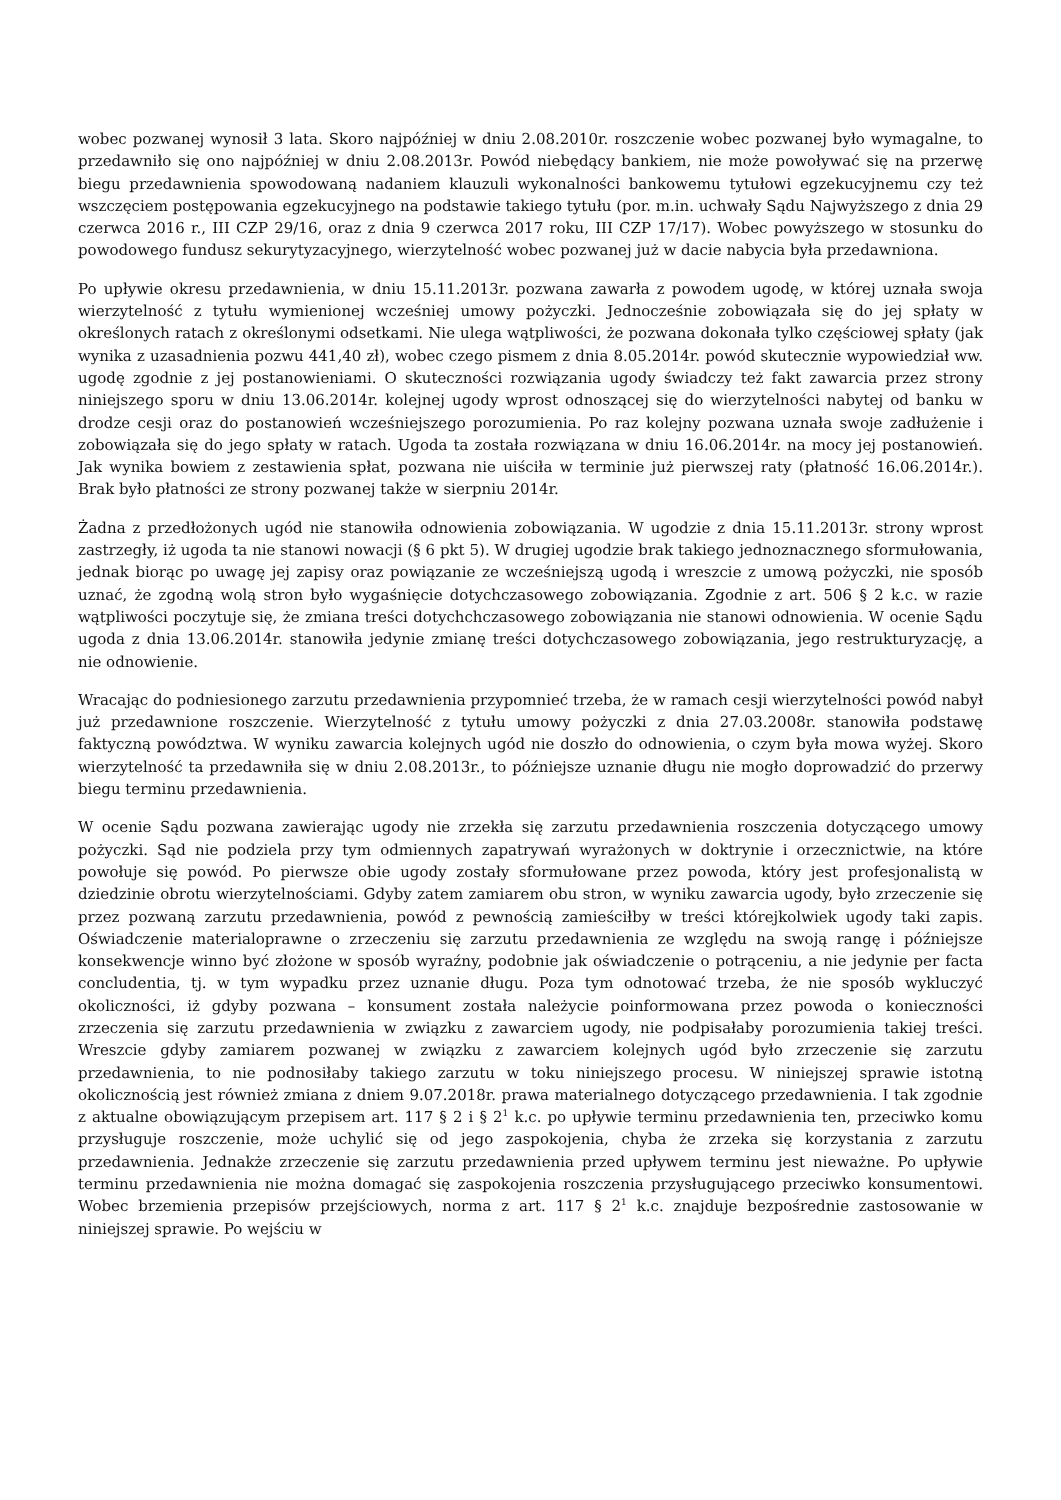wobec pozwanej wynosił 3 lata. Skoro najpóźniej w dniu 2.08.2010r. roszczenie wobec pozwanej było wymagalne, to przedawniło się ono najpóźniej w dniu 2.08.2013r. Powód niebędący bankiem, nie może powoływać się na przerwę biegu przedawnienia spowodowaną nadaniem klauzuli wykonalności bankowemu tytułowi egzekucyjnemu czy też wszczęciem postępowania egzekucyjnego na podstawie takiego tytułu (por. m.in. uchwały Sądu Najwyższego z dnia 29 czerwca 2016 r., III CZP 29/16, oraz z dnia 9 czerwca 2017 roku, III CZP 17/17). Wobec powyższego w stosunku do powodowego fundusz sekurytyzacyjnego, wierzytelność wobec pozwanej już w dacie nabycia była przedawniona.
Po upływie okresu przedawnienia, w dniu 15.11.2013r. pozwana zawarła z powodem ugodę, w której uznała swoja wierzytelność z tytułu wymienionej wcześniej umowy pożyczki. Jednocześnie zobowiązała się do jej spłaty w określonych ratach z określonymi odsetkami. Nie ulega wątpliwości, że pozwana dokonała tylko częściowej spłaty (jak wynika z uzasadnienia pozwu 441,40 zł), wobec czego pismem z dnia 8.05.2014r. powód skutecznie wypowiedział ww. ugodę zgodnie z jej postanowieniami. O skuteczności rozwiązania ugody świadczy też fakt zawarcia przez strony niniejszego sporu w dniu 13.06.2014r. kolejnej ugody wprost odnoszącej się do wierzytelności nabytej od banku w drodze cesji oraz do postanowień wcześniejszego porozumienia. Po raz kolejny pozwana uznała swoje zadłużenie i zobowiązała się do jego spłaty w ratach. Ugoda ta została rozwiązana w dniu 16.06.2014r. na mocy jej postanowień. Jak wynika bowiem z zestawienia spłat, pozwana nie uiściła w terminie już pierwszej raty (płatność 16.06.2014r.). Brak było płatności ze strony pozwanej także w sierpniu 2014r.
Żadna z przedłożonych ugód nie stanowiła odnowienia zobowiązania. W ugodzie z dnia 15.11.2013r. strony wprost zastrzegły, iż ugoda ta nie stanowi nowacji (§ 6 pkt 5). W drugiej ugodzie brak takiego jednoznacznego sformułowania, jednak biorąc po uwagę jej zapisy oraz powiązanie ze wcześniejszą ugodą i wreszcie z umową pożyczki, nie sposób uznać, że zgodną wolą stron było wygaśnięcie dotychczasowego zobowiązania. Zgodnie z art. 506 § 2 k.c. w razie wątpliwości poczytuje się, że zmiana treści dotychchczasowego zobowiązania nie stanowi odnowienia. W ocenie Sądu ugoda z dnia 13.06.2014r. stanowiła jedynie zmianę treści dotychczasowego zobowiązania, jego restrukturyzację, a nie odnowienie.
Wracając do podniesionego zarzutu przedawnienia przypomnieć trzeba, że w ramach cesji wierzytelności powód nabył już przedawnione roszczenie. Wierzytelność z tytułu umowy pożyczki z dnia 27.03.2008r. stanowiła podstawę faktyczną powództwa. W wyniku zawarcia kolejnych ugód nie doszło do odnowienia, o czym była mowa wyżej. Skoro wierzytelność ta przedawniła się w dniu 2.08.2013r., to późniejsze uznanie długu nie mogło doprowadzić do przerwy biegu terminu przedawnienia.
W ocenie Sądu pozwana zawierając ugody nie zrzekła się zarzutu przedawnienia roszczenia dotyczącego umowy pożyczki. Sąd nie podziela przy tym odmiennych zapatrywań wyrażonych w doktrynie i orzecznictwie, na które powołuje się powód. Po pierwsze obie ugody zostały sformułowane przez powoda, który jest profesjonalistą w dziedzinie obrotu wierzytelnościami. Gdyby zatem zamiarem obu stron, w wyniku zawarcia ugody, było zrzeczenie się przez pozwaną zarzutu przedawnienia, powód z pewnością zamieściłby w treści którejkolwiek ugody taki zapis. Oświadczenie materialoprawne o zrzeczeniu się zarzutu przedawnienia ze względu na swoją rangę i późniejsze konsekwencje winno być złożone w sposób wyraźny, podobnie jak oświadczenie o potrąceniu, a nie jedynie per facta concludentia, tj. w tym wypadku przez uznanie długu. Poza tym odnotować trzeba, że nie sposób wykluczyć okoliczności, iż gdyby pozwana – konsument została należycie poinformowana przez powoda o konieczności zrzeczenia się zarzutu przedawnienia w związku z zawarciem ugody, nie podpisałaby porozumienia takiej treści. Wreszcie gdyby zamiarem pozwanej w związku z zawarciem kolejnych ugód było zrzeczenie się zarzutu przedawnienia, to nie podnosiłaby takiego zarzutu w toku niniejszego procesu. W niniejszej sprawie istotną okolicznością jest również zmiana z dniem 9.07.2018r. prawa materialnego dotyczącego przedawnienia. I tak zgodnie z aktualne obowiązującym przepisem art. 117 § 2 i § 2<sup>1</sup> k.c. po upływie terminu przedawnienia ten, przeciwko komu przysługuje roszczenie, może uchylić się od jego zaspokojenia, chyba że zrzeka się korzystania z zarzutu przedawnienia. Jednakże zrzeczenie się zarzutu przedawnienia przed upływem terminu jest nieważne. Po upływie terminu przedawnienia nie można domagać się zaspokojenia roszczenia przysługującego przeciwko konsumentowi. Wobec brzemienia przepisów przejściowych, norma z art. 117 § 2<sup>1</sup> k.c. znajduje bezpośrednie zastosowanie w niniejszej sprawie. Po wejściu w